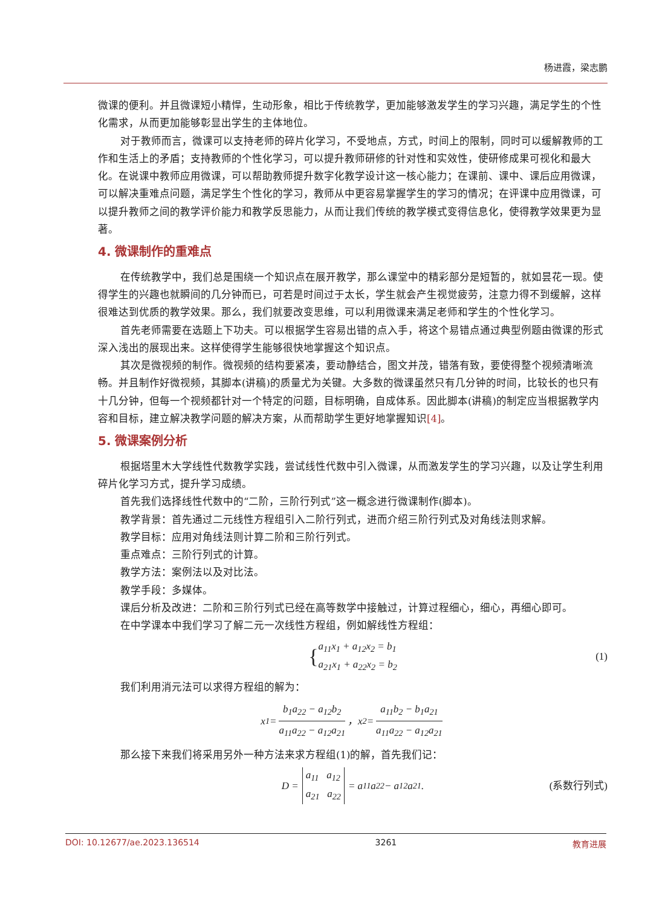杨进霞，梁志鹏
微课的便利。并且微课短小精悍，生动形象，相比于传统教学，更加能够激发学生的学习兴趣，满足学生的个性化需求，从而更加能够彰显出学生的主体地位。
对于教师而言，微课可以支持老师的碎片化学习，不受地点，方式，时间上的限制，同时可以缓解教师的工作和生活上的矛盾；支持教师的个性化学习，可以提升教师研修的针对性和实效性，使研修成果可视化和最大化。在说课中教师应用微课，可以帮助教师提升数字化教学设计这一核心能力；在课前、课中、课后应用微课，可以解决重难点问题，满足学生个性化的学习，教师从中更容易掌握学生的学习的情况；在评课中应用微课，可以提升教师之间的教学评价能力和教学反思能力，从而让我们传统的教学模式变得信息化，使得教学效果更为显著。
4. 微课制作的重难点
在传统教学中，我们总是围绕一个知识点在展开教学，那么课堂中的精彩部分是短暂的，就如昙花一现。使得学生的兴趣也就瞬间的几分钟而已，可若是时间过于太长，学生就会产生视觉疲劳，注意力得不到缓解，这样很难达到优质的教学效果。那么，我们就要改变思维，可以利用微课来满足老师和学生的个性化学习。
首先老师需要在选题上下功夫。可以根据学生容易出错的点入手，将这个易错点通过典型例题由微课的形式深入浅出的展现出来。这样使得学生能够很快地掌握这个知识点。
其次是微视频的制作。微视频的结构要紧凑，要动静结合，图文并茂，错落有致，要使得整个视频清晰流畅。并且制作好微视频，其脚本(讲稿)的质量尤为关键。大多数的微课虽然只有几分钟的时间，比较长的也只有十几分钟，但每一个视频都针对一个特定的问题，目标明确，自成体系。因此脚本(讲稿)的制定应当根据教学内容和目标，建立解决教学问题的解决方案，从而帮助学生更好地掌握知识[4]。
5. 微课案例分析
根据塔里木大学线性代数教学实践，尝试线性代数中引入微课，从而激发学生的学习兴趣，以及让学生利用碎片化学习方式，提升学习成绩。
首先我们选择线性代数中的“二阶，三阶行列式”这一概念进行微课制作(脚本)。
教学背景：首先通过二元线性方程组引入二阶行列式，进而介绍三阶行列式及对角线法则求解。
教学目标：应用对角线法则计算二阶和三阶行列式。
重点难点：三阶行列式的计算。
教学方法：案例法以及对比法。
教学手段：多媒体。
课后分析及改进：二阶和三阶行列式已经在高等数学中接触过，计算过程细心，细心，再细心即可。
在中学课本中我们学习了解二元一次线性方程组，例如解线性方程组：
{ a<sub>11</sub>x<sub>1</sub> + a<sub>12</sub>x<sub>2</sub> = b<sub>1</sub>
a<sub>21</sub>x<sub>1</sub> + a<sub>22</sub>x<sub>2</sub> = b<sub>2</sub> (1)
我们利用消元法可以求得方程组的解为：
x<sub>1</sub> = b<sub>1</sub>a<sub>22</sub> − a<sub>12</sub>b<sub>2</sub> a<sub>11</sub>a<sub>22</sub> − a<sub>12</sub>a<sub>21</sub> ，x<sub>2</sub> = a<sub>11</sub>b<sub>2</sub> − b<sub>1</sub>a<sub>21</sub> a<sub>11</sub>a<sub>22</sub> − a<sub>12</sub>a<sub>21</sub>
那么接下来我们将采用另外一种方法来求方程组(1)的解，首先我们记：
D = a<sub>11</sub> a<sub>12</sub>
a<sub>21</sub> a<sub>22</sub> = a<sub>11</sub>a<sub>22</sub> − a<sub>12</sub>a<sub>21</sub>. (系数行列式)
DOI: 10.12677/ae.2023.136514 3261 教育进展